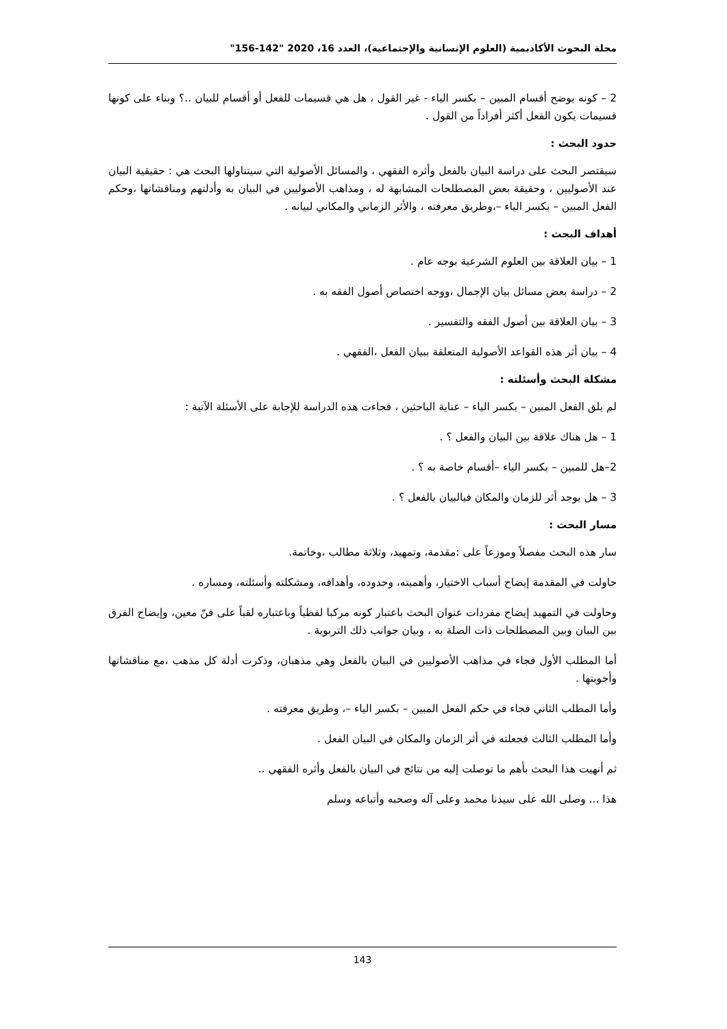مجلة البحوث الأكاديمية (العلوم الإنسانية والإجتماعية)، العدد 16، 2020 "142-156"
2 – كونه يوضح أقسام المبين – بكسر الياء - غير القول ، هل هي قسيمات للفعل أو أقسام للبيان ..؟ وبناء على كونها قسيمات يكون الفعل أكثر أفراداً من القول .
حدود البحث :
سيقتصر البحث على دراسة البيان بالفعل وأثره الفقهي ، والمسائل الأصولية التي سيتناولها البحث هي : حقيقية البيان عند الأصوليين ، وحقيقة بعض المصطلحات المشابهة له ، ومذاهب الأصوليين في البيان به وأدلتهم ومناقشاتها ،وحكم الفعل المبين – بكسر الياء –،وطريق معرفته ، والأثر الزماني والمكاني لبيانه .
أهداف البحث :
1 – بيان العلاقة بين العلوم الشرعية بوجه عام .
2 – دراسة بعض مسائل بيان الإجمال ،ووجه اختصاص أصول الفقه به .
3 – بيان العلاقة بين أصول الفقه والتفسير .
4 – بيان أثر هذه القواعد الأصولية المتعلقة ببيان الفعل ،الفقهي .
مشكلة البحث وأسئلته :
لم يلق الفعل المبين – بكسر الياء – عناية الباحثين ، فجاءت هذه الدراسة للإجابة على الأسئلة الآتية :
1 – هل هناك علاقة بين البيان والفعل ؟ .
2–هل للمبين – بكسر الياء –أقسام خاصة به ؟ .
3 – هل يوجد أثر للزمان والمكان فيالبيان بالفعل ؟ .
مسار البحث :
سار هذه البحث مفصلاً وموزعاً على :مقدمة، وتمهيد، وثلاثة مطالب ،وخاتمة.
حاولت في المقدمة إيضاح أسباب الاختيار، وأهميته، وحدوده، وأهدافه، ومشكلته وأسئلته، ومساره .
وحاولت في التمهيد إيضاح مفردات عنوان البحث باعتبار كونه مركبا لفظياً وباعتباره لقباً على فنّ معين، وإيضاح الفرق بين البيان وبين المصطلحات ذات الصلة به ، وبيان جوانب ذلك التربوية .
أما المطلب الأول فجاء في مذاهب الأصوليين في البيان بالفعل وهي مذهبان، وذكرت أدلة كل مذهب ،مع مناقشاتها وأجوبتها .
وأما المطلب الثاني فجاء في حكم الفعل المبين – بكسر الياء –، وطريق معرفته .
وأما المطلب الثالث فجعلته في أثر الزمان والمكان في البيان الفعل .
ثم أنهيت هذا البحث بأهم ما توصلت إليه من نتائج في البيان بالفعل وأثره الفقهي ..
هذا ... وصلى الله على سيدنا محمد وعلى آله وصحبه وأتباعه وسلم
143